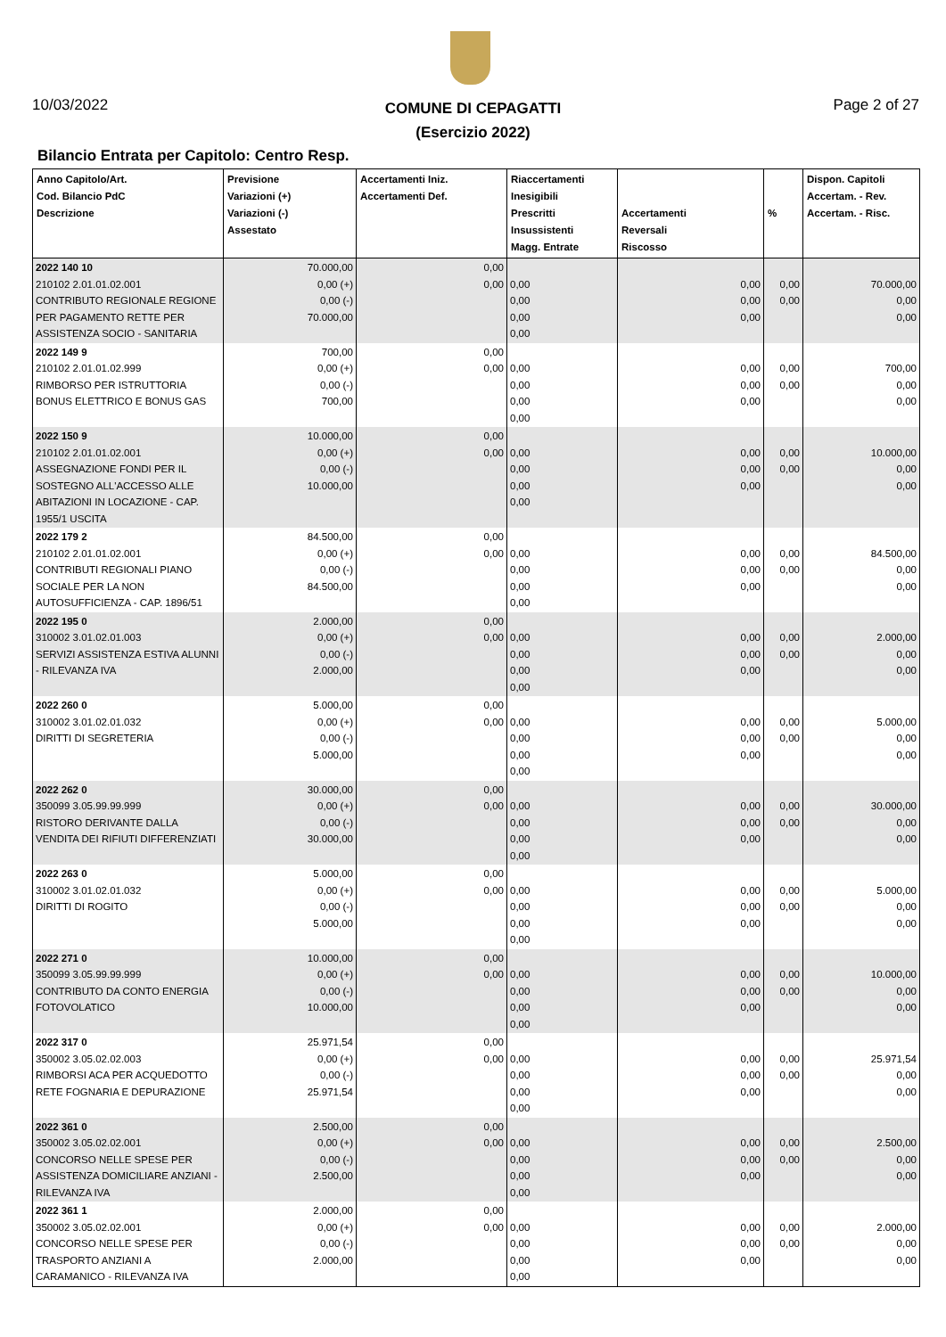10/03/2022
COMUNE DI CEPAGATTI
(Esercizio 2022)
Page 2 of 27
Bilancio Entrata per Capitolo: Centro Resp.
| Anno Capitolo/Art. Cod. Bilancio PdC Descrizione | Previsione Variazioni (+) Variazioni (-) Assestato | Accertamenti Iniz. Accertamenti Def. | Riaccertamenti Inesigibili Prescritti Insussistenti Magg. Entrate | Accertamenti Reversali Riscosso | % | Dispon. Capitoli Accertam. - Rev. Accertam. - Risc. |
| --- | --- | --- | --- | --- | --- | --- |
| 2022 140 10 210102 2.01.01.02.001 CONTRIBUTO REGIONALE REGIONE PER PAGAMENTO RETTE PER ASSISTENZA SOCIO - SANITARIA | 70.000,00 0,00 (+) 0,00 (-) 70.000,00 | 0,00 0,00 | 0,00 0,00 0,00 0,00 | 0,00 0,00 0,00 | 0,00 0,00 | 70.000,00 0,00 0,00 |
| 2022 149 9 210102 2.01.01.02.999 RIMBORSO PER ISTRUTTORIA BONUS ELETTRICO E BONUS GAS | 700,00 0,00 (+) 0,00 (-) 700,00 | 0,00 0,00 | 0,00 0,00 0,00 0,00 | 0,00 0,00 0,00 | 0,00 0,00 | 700,00 0,00 0,00 |
| 2022 150 9 210102 2.01.01.02.001 ASSEGNAZIONE FONDI PER IL SOSTEGNO ALL'ACCESSO ALLE ABITAZIONI IN LOCAZIONE - CAP. 1955/1 USCITA | 10.000,00 0,00 (+) 0,00 (-) 10.000,00 | 0,00 0,00 | 0,00 0,00 0,00 0,00 | 0,00 0,00 0,00 | 0,00 0,00 | 10.000,00 0,00 0,00 |
| 2022 179 2 210102 2.01.01.02.001 CONTRIBUTI REGIONALI PIANO SOCIALE PER LA NON AUTOSUFFICIENZA - CAP. 1896/51 | 84.500,00 0,00 (+) 0,00 (-) 84.500,00 | 0,00 0,00 | 0,00 0,00 0,00 0,00 | 0,00 0,00 0,00 | 0,00 0,00 | 84.500,00 0,00 0,00 |
| 2022 195 0 310002 3.01.02.01.003 SERVIZI ASSISTENZA ESTIVA ALUNNI - RILEVANZA IVA | 2.000,00 0,00 (+) 0,00 (-) 2.000,00 | 0,00 0,00 | 0,00 0,00 0,00 0,00 | 0,00 0,00 0,00 | 0,00 0,00 | 2.000,00 0,00 0,00 |
| 2022 260 0 310002 3.01.02.01.032 DIRITTI DI SEGRETERIA | 5.000,00 0,00 (+) 0,00 (-) 5.000,00 | 0,00 0,00 | 0,00 0,00 0,00 0,00 | 0,00 0,00 0,00 | 0,00 0,00 | 5.000,00 0,00 0,00 |
| 2022 262 0 350099 3.05.99.99.999 RISTORO DERIVANTE DALLA VENDITA DEI RIFIUTI DIFFERENZIATI | 30.000,00 0,00 (+) 0,00 (-) 30.000,00 | 0,00 0,00 | 0,00 0,00 0,00 0,00 | 0,00 0,00 0,00 | 0,00 0,00 | 30.000,00 0,00 0,00 |
| 2022 263 0 310002 3.01.02.01.032 DIRITTI DI ROGITO | 5.000,00 0,00 (+) 0,00 (-) 5.000,00 | 0,00 0,00 | 0,00 0,00 0,00 0,00 | 0,00 0,00 0,00 | 0,00 0,00 | 5.000,00 0,00 0,00 |
| 2022 271 0 350099 3.05.99.99.999 CONTRIBUTO DA CONTO ENERGIA FOTOVOLATICO | 10.000,00 0,00 (+) 0,00 (-) 10.000,00 | 0,00 0,00 | 0,00 0,00 0,00 0,00 | 0,00 0,00 0,00 | 0,00 0,00 | 10.000,00 0,00 0,00 |
| 2022 317 0 350002 3.05.02.02.003 RIMBORSI ACA PER ACQUEDOTTO RETE FOGNARIA E DEPURAZIONE | 25.971,54 0,00 (+) 0,00 (-) 25.971,54 | 0,00 0,00 | 0,00 0,00 0,00 0,00 | 0,00 0,00 0,00 | 0,00 0,00 | 25.971,54 0,00 0,00 |
| 2022 361 0 350002 3.05.02.02.001 CONCORSO NELLE SPESE PER ASSISTENZA DOMICILIARE ANZIANI - RILEVANZA IVA | 2.500,00 0,00 (+) 0,00 (-) 2.500,00 | 0,00 0,00 | 0,00 0,00 0,00 0,00 | 0,00 0,00 0,00 | 0,00 0,00 | 2.500,00 0,00 0,00 |
| 2022 361 1 350002 3.05.02.02.001 CONCORSO NELLE SPESE PER TRASPORTO ANZIANI A CARAMANICO - RILEVANZA IVA | 2.000,00 0,00 (+) 0,00 (-) 2.000,00 | 0,00 0,00 | 0,00 0,00 0,00 0,00 | 0,00 0,00 0,00 | 0,00 0,00 | 2.000,00 0,00 0,00 |